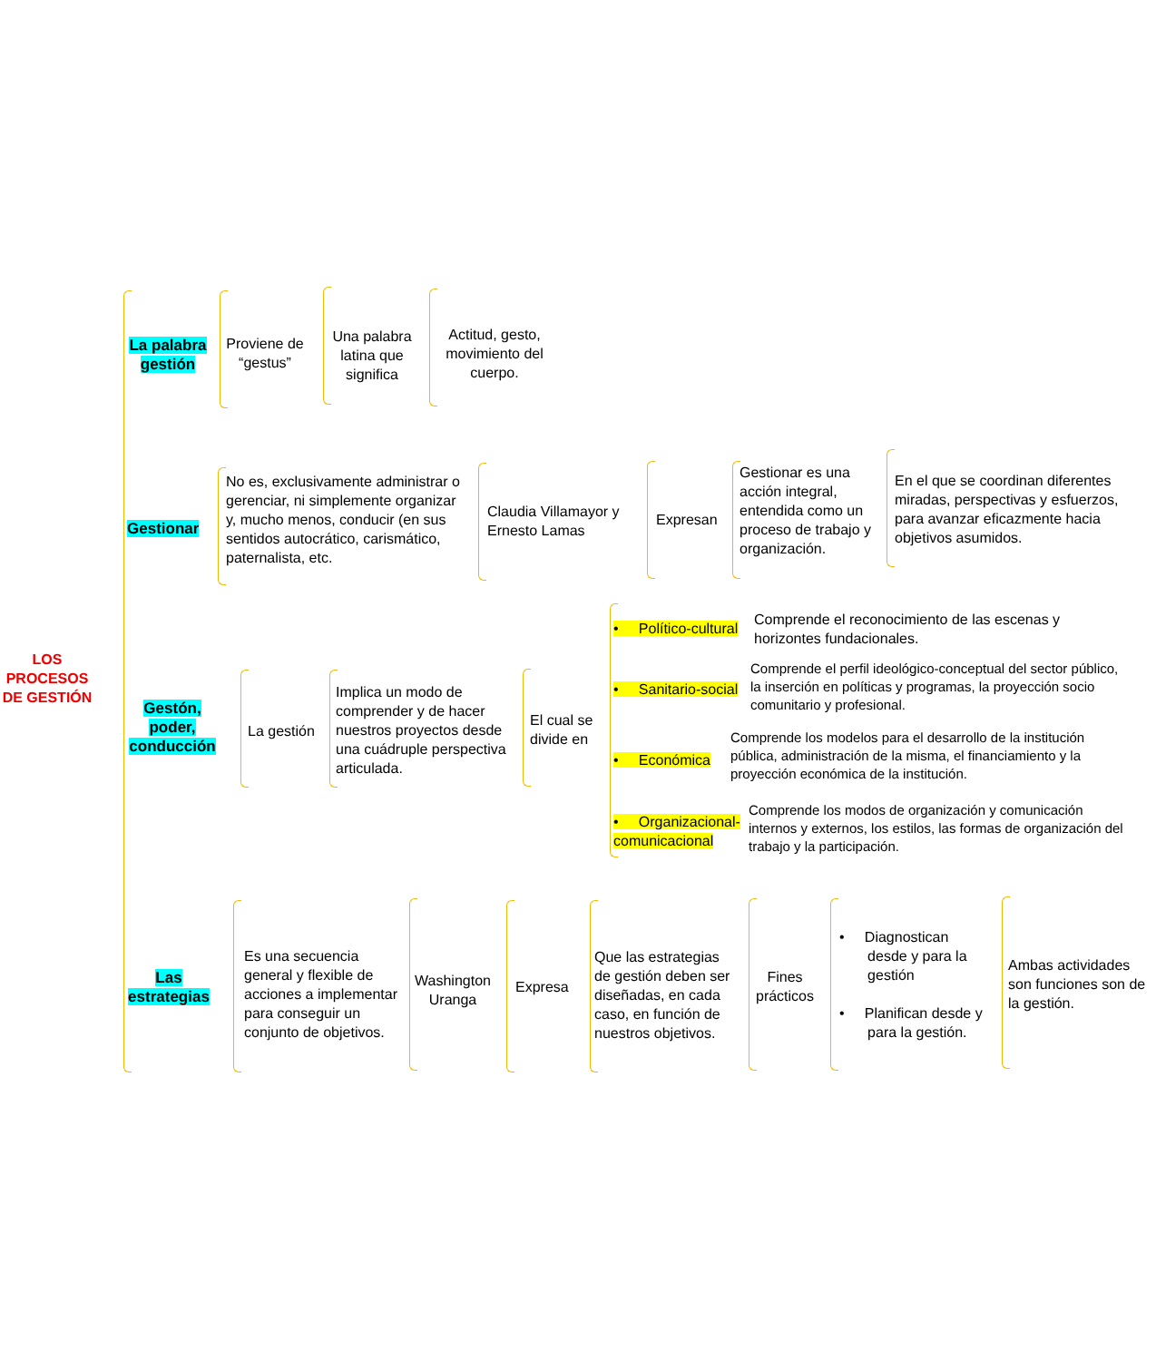LOS PROCESOS DE GESTIÓN
La palabra gestión
Proviene de “gestus”
Una palabra latina que significa
Actitud, gesto, movimiento del cuerpo.
Gestionar
No es, exclusivamente administrar o gerenciar, ni simplemente organizar y, mucho menos, conducir (en sus sentidos autocrático, carismático, paternalista, etc.
Claudia Villamayor y Ernesto Lamas
Expresan
Gestionar es una acción integral, entendida como un proceso de trabajo y organización.
En el que se coordinan diferentes miradas, perspectivas y esfuerzos, para avanzar eficazmente hacia objetivos asumidos.
Gestón, poder, conducción
La gestión
Implica un modo de comprender y de hacer nuestros proyectos desde una cuádruple perspectiva articulada.
El cual se divide en
• Político-cultural
Comprende el reconocimiento de las escenas y horizontes fundacionales.
• Sanitario-social
Comprende el perfil ideológico-conceptual del sector público, la inserción en políticas y programas, la proyección socio comunitario y profesional.
• Económica
Comprende los modelos para el desarrollo de la institución pública, administración de la misma, el financiamiento y la proyección económica de la institución.
• Organizacional- comunicacional
Comprende los modos de organización y comunicación internos y externos, los estilos, las formas de organización del trabajo y la participación.
Las estrategias
Es una secuencia general y flexible de acciones a implementar para conseguir un conjunto de objetivos.
Washington Uranga
Expresa
Que las estrategias de gestión deben ser diseñadas, en cada caso, en función de nuestros objetivos.
Fines prácticos
• Diagnostican
desde y para la
gestión
• Planifican desde y
para la gestión.
Ambas actividades son funciones son de la gestión.